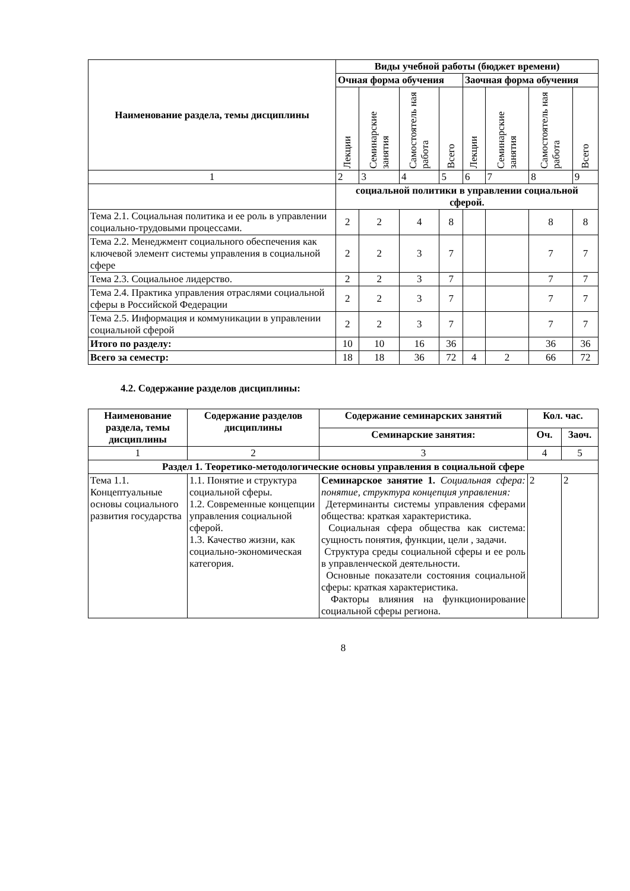| Наименование раздела, темы дисциплины | Виды учебной работы (бюджет времени) | | | | | | | |
| --- | --- | --- | --- | --- | --- | --- | --- | --- |
| | Очная форма обучения | | | | Заочная форма обучения | | | |
| | Лекции | Семинарские занятия | Самостоятель ная работа | Всего | Лекции | Семинарские занятия | Самостоятель ная работа | Всего |
| 1 | 2 | 3 | 4 | 5 | 6 | 7 | 8 | 9 |
| | социальной политики в управлении социальной сферой. | | | | | | | |
| Тема 2.1. Социальная политика и ее роль в управлении социально-трудовыми процессами. | 2 | 2 | 4 | 8 | | | 8 | 8 |
| Тема 2.2. Менеджмент социального обеспечения как ключевой элемент системы управления в социальной сфере | 2 | 2 | 3 | 7 | | | 7 | 7 |
| Тема 2.3. Социальное лидерство. | 2 | 2 | 3 | 7 | | | 7 | 7 |
| Тема 2.4. Практика управления отраслями социальной сферы в Российской Федерации | 2 | 2 | 3 | 7 | | | 7 | 7 |
| Тема 2.5. Информация и коммуникации в управлении социальной сферой | 2 | 2 | 3 | 7 | | | 7 | 7 |
| Итого по разделу: | 10 | 10 | 16 | 36 | | | 36 | 36 |
| Всего за семестр: | 18 | 18 | 36 | 72 | 4 | 2 | 66 | 72 |
4.2. Содержание разделов дисциплины:
| Наименование раздела, темы дисциплины | Содержание разделов дисциплины | Содержание семинарских занятий | Кол. час. | |
| --- | --- | --- | --- | --- |
| | | Семинарские занятия: | Оч. | Заоч. |
| 1 | 2 | 3 | 4 | 5 |
| Раздел 1. Теоретико-методологические основы управления в социальной сфере | | | | |
| Тема 1.1. Концептуальные основы социального развития государства | 1.1. Понятие и структура социальной сферы. 1.2. Современные концепции управления социальной сферой. 1.3. Качество жизни, как социально-экономическая категория. | Семинарское занятие 1. Социальная сфера: понятие, структура концепция управления: Детерминанты системы управления сферами общества: краткая характеристика. Социальная сфера общества как система: сущность понятия, функции, цели , задачи. Структура среды социальной сферы и ее роль в управленческой деятельности. Основные показатели состояния социальной сферы: краткая характеристика. Факторы влияния на функционирование социальной сферы региона. | 2 | 2 |
8